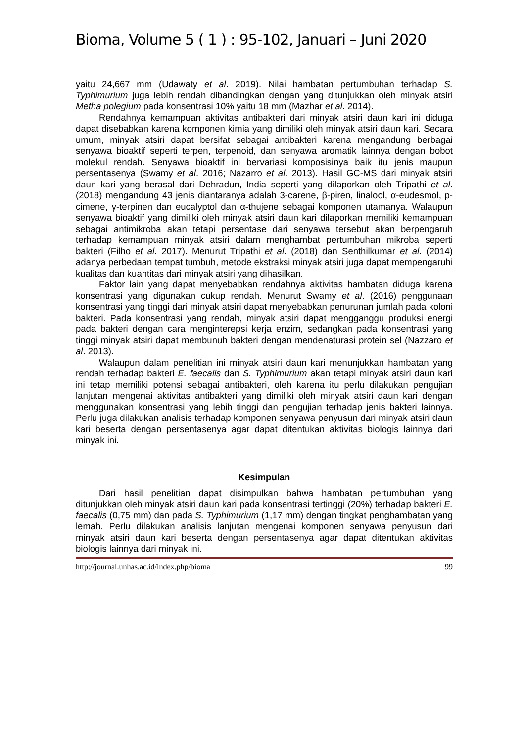Bioma, Volume 5 ( 1 ) : 95-102, Januari – Juni 2020
yaitu 24,667 mm (Udawaty et al. 2019). Nilai hambatan pertumbuhan terhadap S. Typhimurium juga lebih rendah dibandingkan dengan yang ditunjukkan oleh minyak atsiri Metha polegium pada konsentrasi 10% yaitu 18 mm (Mazhar et al. 2014).
Rendahnya kemampuan aktivitas antibakteri dari minyak atsiri daun kari ini diduga dapat disebabkan karena komponen kimia yang dimiliki oleh minyak atsiri daun kari. Secara umum, minyak atsiri dapat bersifat sebagai antibakteri karena mengandung berbagai senyawa bioaktif seperti terpen, terpenoid, dan senyawa aromatik lainnya dengan bobot molekul rendah. Senyawa bioaktif ini bervariasi komposisinya baik itu jenis maupun persentasenya (Swamy et al. 2016; Nazarro et al. 2013). Hasil GC-MS dari minyak atsiri daun kari yang berasal dari Dehradun, India seperti yang dilaporkan oleh Tripathi et al. (2018) mengandung 43 jenis diantaranya adalah 3-carene, β-piren, linalool, α-eudesmol, p-cimene, γ-terpinen dan eucalyptol dan α-thujene sebagai komponen utamanya. Walaupun senyawa bioaktif yang dimiliki oleh minyak atsiri daun kari dilaporkan memiliki kemampuan sebagai antimikroba akan tetapi persentase dari senyawa tersebut akan berpengaruh terhadap kemampuan minyak atsiri dalam menghambat pertumbuhan mikroba seperti bakteri (Filho et al. 2017). Menurut Tripathi et al. (2018) dan Senthilkumar et al. (2014) adanya perbedaan tempat tumbuh, metode ekstraksi minyak atsiri juga dapat mempengaruhi kualitas dan kuantitas dari minyak atsiri yang dihasilkan.
Faktor lain yang dapat menyebabkan rendahnya aktivitas hambatan diduga karena konsentrasi yang digunakan cukup rendah. Menurut Swamy et al. (2016) penggunaan konsentrasi yang tinggi dari minyak atsiri dapat menyebabkan penurunan jumlah pada koloni bakteri. Pada konsentrasi yang rendah, minyak atsiri dapat mengganggu produksi energi pada bakteri dengan cara menginterepsi kerja enzim, sedangkan pada konsentrasi yang tinggi minyak atsiri dapat membunuh bakteri dengan mendenaturasi protein sel (Nazzaro et al. 2013).
Walaupun dalam penelitian ini minyak atsiri daun kari menunjukkan hambatan yang rendah terhadap bakteri E. faecalis dan S. Typhimurium akan tetapi minyak atsiri daun kari ini tetap memiliki potensi sebagai antibakteri, oleh karena itu perlu dilakukan pengujian lanjutan mengenai aktivitas antibakteri yang dimiliki oleh minyak atsiri daun kari dengan menggunakan konsentrasi yang lebih tinggi dan pengujian terhadap jenis bakteri lainnya. Perlu juga dilakukan analisis terhadap komponen senyawa penyusun dari minyak atsiri daun kari beserta dengan persentasenya agar dapat ditentukan aktivitas biologis lainnya dari minyak ini.
Kesimpulan
Dari hasil penelitian dapat disimpulkan bahwa hambatan pertumbuhan yang ditunjukkan oleh minyak atsiri daun kari pada konsentrasi tertinggi (20%) terhadap bakteri E. faecalis (0,75 mm) dan pada S. Typhimurium (1,17 mm) dengan tingkat penghambatan yang lemah. Perlu dilakukan analisis lanjutan mengenai komponen senyawa penyusun dari minyak atsiri daun kari beserta dengan persentasenya agar dapat ditentukan aktivitas biologis lainnya dari minyak ini.
http://journal.unhas.ac.id/index.php/bioma 99